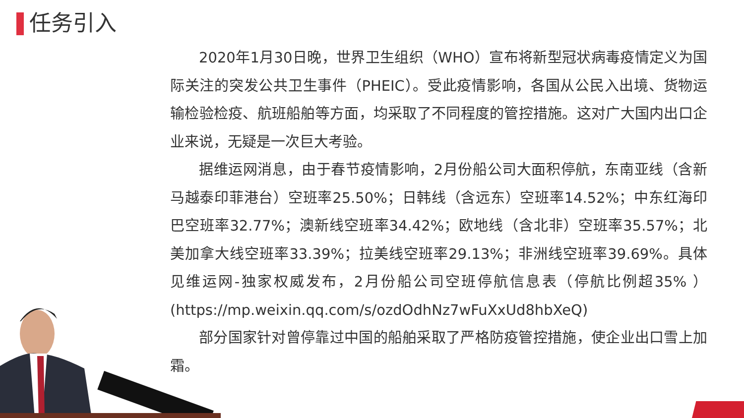任务引入
2020年1月30日晚，世界卫生组织（WHO）宣布将新型冠状病毒疫情定义为国际关注的突发公共卫生事件（PHEIC）。受此疫情影响，各国从公民入出境、货物运输检验检疫、航班船舶等方面，均采取了不同程度的管控措施。这对广大国内出口企业来说，无疑是一次巨大考验。
据维运网消息，由于春节疫情影响，2月份船公司大面积停航，东南亚线（含新马越泰印菲港台）空班率25.50%；日韩线（含远东）空班率14.52%；中东红海印巴空班率32.77%；澳新线空班率34.42%；欧地线（含北非）空班率35.57%；北美加拿大线空班率33.39%；拉美线空班率29.13%；非洲线空班率39.69%。具体见维运网-独家权威发布，2月份船公司空班停航信息表（停航比例超35% ）(https://mp.weixin.qq.com/s/ozdOdhNz7wFuXxUd8hbXeQ)
部分国家针对曾停靠过中国的船舶采取了严格防疫管控措施，使企业出口雪上加霜。